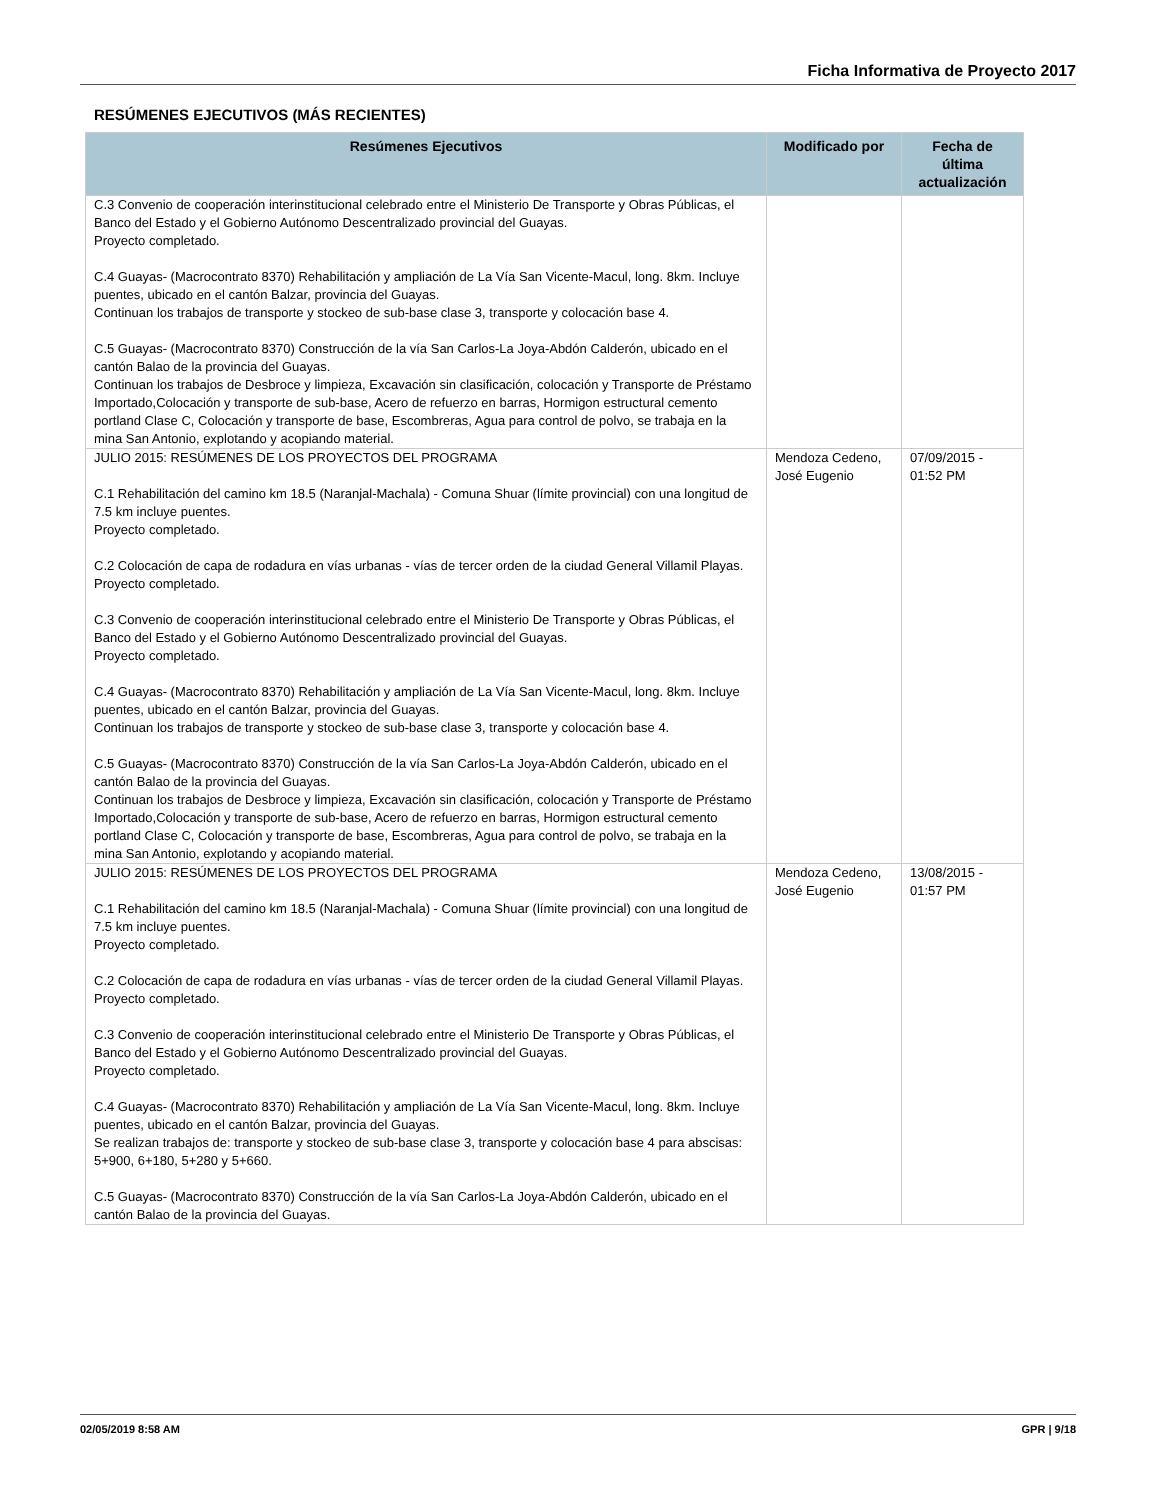Ficha Informativa de Proyecto 2017
RESÚMENES EJECUTIVOS (MÁS RECIENTES)
| Resúmenes Ejecutivos | Modificado por | Fecha de última actualización |
| --- | --- | --- |
| C.3 Convenio de cooperación interinstitucional celebrado entre el Ministerio De Transporte y Obras Públicas, el Banco del Estado y el Gobierno Autónomo Descentralizado provincial del Guayas. Proyecto completado. C.4 Guayas- (Macrocontrato 8370) Rehabilitación y ampliación de La Vía San Vicente-Macul, long. 8km. Incluye puentes, ubicado en el cantón Balzar, provincia del Guayas. Continuan los trabajos de transporte y stockeo de sub-base clase 3, transporte y colocación base 4. C.5 Guayas- (Macrocontrato 8370) Construcción de la vía San Carlos-La Joya-Abdón Calderón, ubicado en el cantón Balao de la provincia del Guayas. Continuan los trabajos de Desbroce y limpieza, Excavación sin clasificación, colocación y Transporte de Préstamo Importado,Colocación y transporte de sub-base, Acero de refuerzo en barras, Hormigon estructural cemento portland Clase C, Colocación y transporte de base, Escombreras, Agua para control de polvo, se trabaja en la mina San Antonio, explotando y acopiando material. | | |
| JULIO 2015: RESÚMENES DE LOS PROYECTOS DEL PROGRAMA C.1 Rehabilitación del camino km 18.5 (Naranjal-Machala) - Comuna Shuar (límite provincial) con una longitud de 7.5 km incluye puentes. Proyecto completado. C.2 Colocación de capa de rodadura en vías urbanas - vías de tercer orden de la ciudad General Villamil Playas. Proyecto completado. C.3 Convenio de cooperación interinstitucional celebrado entre el Ministerio De Transporte y Obras Públicas, el Banco del Estado y el Gobierno Autónomo Descentralizado provincial del Guayas. Proyecto completado. C.4 Guayas- (Macrocontrato 8370) Rehabilitación y ampliación de La Vía San Vicente-Macul, long. 8km. Incluye puentes, ubicado en el cantón Balzar, provincia del Guayas. Continuan los trabajos de transporte y stockeo de sub-base clase 3, transporte y colocación base 4. C.5 Guayas- (Macrocontrato 8370) Construcción de la vía San Carlos-La Joya-Abdón Calderón, ubicado en el cantón Balao de la provincia del Guayas. Continuan los trabajos de Desbroce y limpieza, Excavación sin clasificación, colocación y Transporte de Préstamo Importado,Colocación y transporte de sub-base, Acero de refuerzo en barras, Hormigon estructural cemento portland Clase C, Colocación y transporte de base, Escombreras, Agua para control de polvo, se trabaja en la mina San Antonio, explotando y acopiando material. | Mendoza Cedeno, José Eugenio | 07/09/2015 - 01:52 PM |
| JULIO 2015: RESÚMENES DE LOS PROYECTOS DEL PROGRAMA C.1 Rehabilitación del camino km 18.5 (Naranjal-Machala) - Comuna Shuar (límite provincial) con una longitud de 7.5 km incluye puentes. Proyecto completado. C.2 Colocación de capa de rodadura en vías urbanas - vías de tercer orden de la ciudad General Villamil Playas. Proyecto completado. C.3 Convenio de cooperación interinstitucional celebrado entre el Ministerio De Transporte y Obras Públicas, el Banco del Estado y el Gobierno Autónomo Descentralizado provincial del Guayas. Proyecto completado. C.4 Guayas- (Macrocontrato 8370) Rehabilitación y ampliación de La Vía San Vicente-Macul, long. 8km. Incluye puentes, ubicado en el cantón Balzar, provincia del Guayas. Se realizan trabajos de: transporte y stockeo de sub-base clase 3, transporte y colocación base 4 para abscisas: 5+900, 6+180, 5+280 y 5+660. C.5 Guayas- (Macrocontrato 8370) Construcción de la vía San Carlos-La Joya-Abdón Calderón, ubicado en el cantón Balao de la provincia del Guayas. | Mendoza Cedeno, José Eugenio | 13/08/2015 - 01:57 PM |
02/05/2019 8:58 AM GPR | 9/18